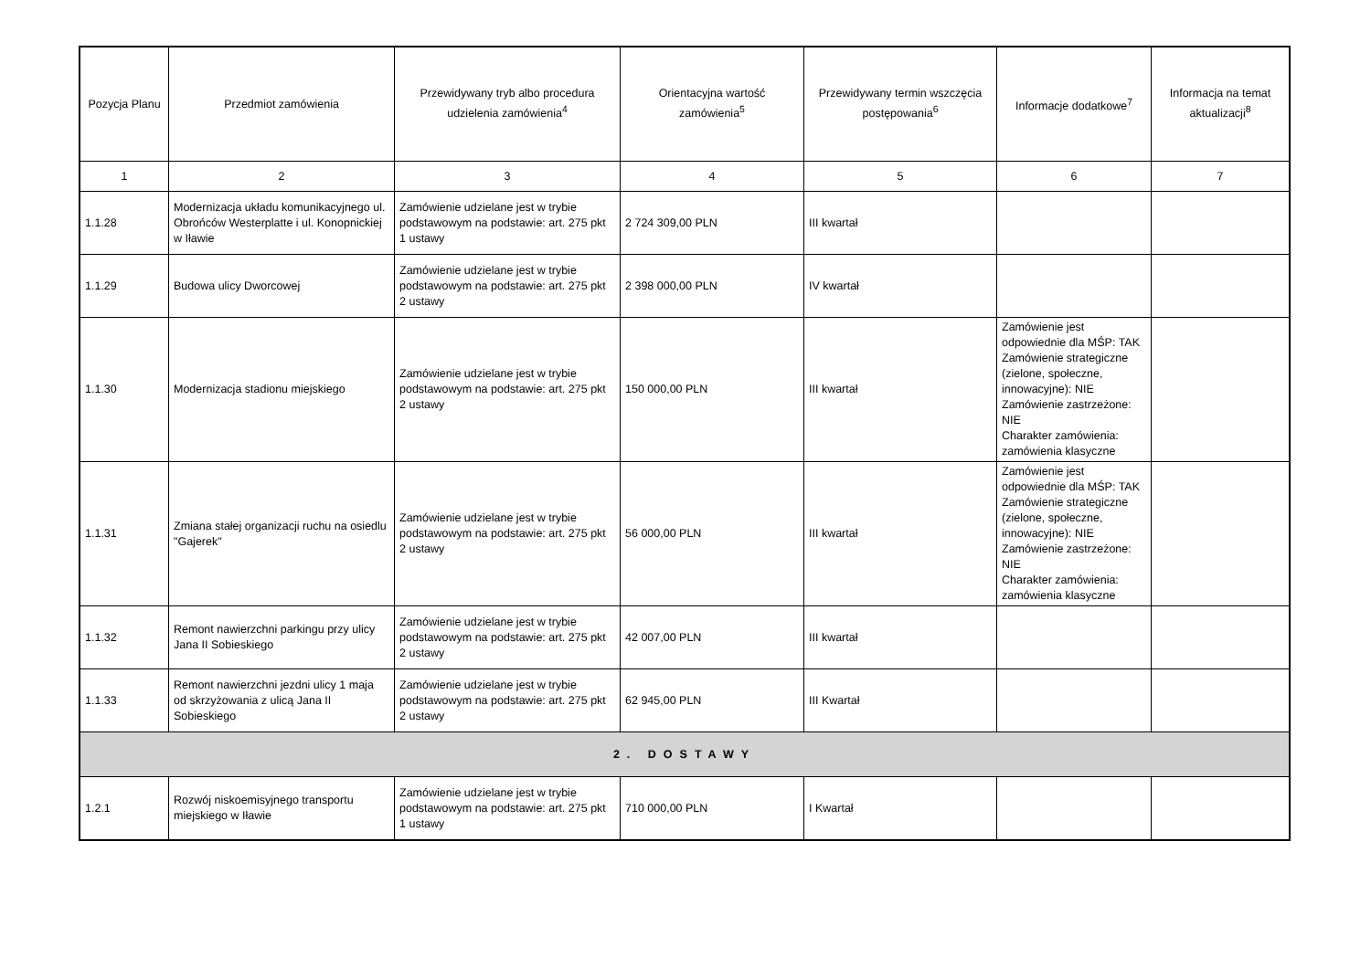| Pozycja Planu | Przedmiot zamówienia | Przewidywany tryb albo procedura udzielenia zamówienia<sup>4</sup> | Orientacyjna wartość zamówienia<sup>5</sup> | Przewidywany termin wszczęcia postępowania<sup>6</sup> | Informacje dodatkowe<sup>7</sup> | Informacja na temat aktualizacji<sup>8</sup> |
| --- | --- | --- | --- | --- | --- | --- |
| 1 | 2 | 3 | 4 | 5 | 6 | 7 |
| 1.1.28 | Modernizacja układu komunikacyjnego ul. Obrońców Westerplatte i ul. Konopnickiej w Iławie | Zamówienie udzielane jest w trybie podstawowym na podstawie: art. 275 pkt 1 ustawy | 2 724 309,00 PLN | III kwartał | | |
| 1.1.29 | Budowa ulicy Dworcowej | Zamówienie udzielane jest w trybie podstawowym na podstawie: art. 275 pkt 2 ustawy | 2 398 000,00 PLN | IV kwartał | | |
| 1.1.30 | Modernizacja stadionu miejskiego | Zamówienie udzielane jest w trybie podstawowym na podstawie: art. 275 pkt 2 ustawy | 150 000,00 PLN | III kwartał | Zamówienie jest odpowiednie dla MŚP: TAK Zamówienie strategiczne (zielone, społeczne, innowacyjne): NIE Zamówienie zastrzeżone: NIE Charakter zamówienia: zamówienia klasyczne | |
| 1.1.31 | Zmiana stałej organizacji ruchu na osiedlu "Gajerek" | Zamówienie udzielane jest w trybie podstawowym na podstawie: art. 275 pkt 2 ustawy | 56 000,00 PLN | III kwartał | Zamówienie jest odpowiednie dla MŚP: TAK Zamówienie strategiczne (zielone, społeczne, innowacyjne): NIE Zamówienie zastrzeżone: NIE Charakter zamówienia: zamówienia klasyczne | |
| 1.1.32 | Remont nawierzchni parkingu przy ulicy Jana II Sobieskiego | Zamówienie udzielane jest w trybie podstawowym na podstawie: art. 275 pkt 2 ustawy | 42 007,00 PLN | III kwartał | | |
| 1.1.33 | Remont nawierzchni jezdni ulicy 1 maja od skrzyżowania z ulicą Jana II Sobieskiego | Zamówienie udzielane jest w trybie podstawowym na podstawie: art. 275 pkt 2 ustawy | 62 945,00 PLN | III Kwartał | | |
| 2. DOSTAWY | | | | | | |
| 1.2.1 | Rozwój niskoemisyjnego transportu miejskiego w Iławie | Zamówienie udzielane jest w trybie podstawowym na podstawie: art. 275 pkt 1 ustawy | 710 000,00 PLN | I Kwartał | | |